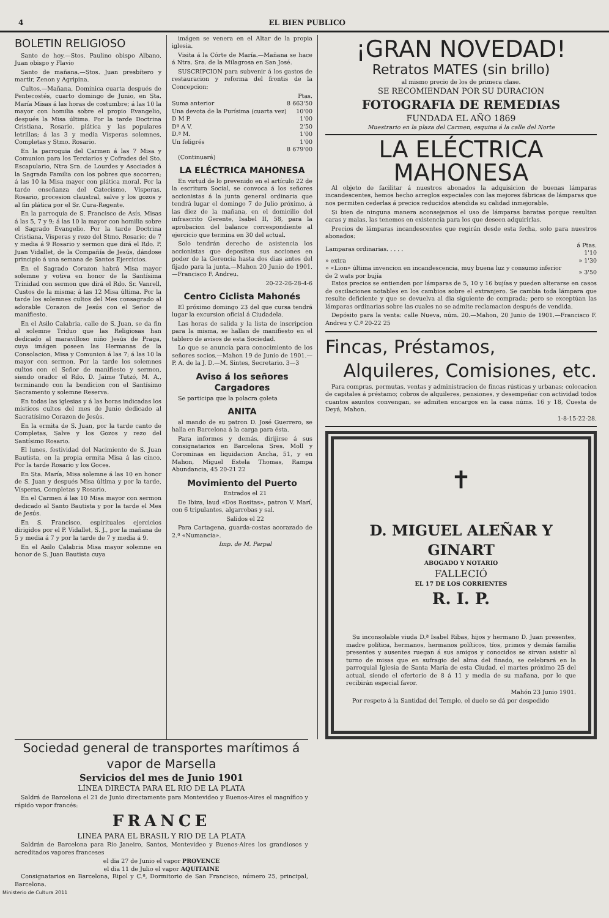4 EL BIEN PUBLICO
BOLETIN RELIGIOSO
Santo de hoy.—Stos. Paulino obispo Albano, Juan obispo y Flavio
Santo de mañana.—Stos. Juan presbítero y martir, Zenon y Agripina.
Cultos.—Mañana, Dominica cuarta después de Pentecostés, cuarto domingo de Junio, en Sta. María Misas á las horas de costumbre; á las 10 la mayor con homilia sobre el propio Evangelio, después la Misa última. Por la tarde Doctrina Cristiana, Rosario, plática y las populares letrillas; á las 3 y media Vísperas solemnes, Completas y Stmo. Rosario.
En la parroquia del Carmen á las 7 Misa y Comunion para los Terciarios y Cofrades del Sto. Escapulario, Ntra Sra. de Lourdes y Asociados á la Sagrada Familia con los pobres que socorren; á las 10 la Misa mayor con plática moral. Por la tarde enseñanza del Catecismo, Vísperas, Rosario, procesion claustral, salve y los gozos y al fin plática por el Sr. Cura-Regente.
En la parroquia de S. Francisco de Asís, Misas á las 5, 7 y 9; á las 10 la mayor con homilia sobre el Sagrado Evangelio. Por la tarde Doctrina Cristiana, Vísperas y rezo del Stmo. Rosario; de 7 y media á 9 Rosario y sermon que dirá el Rdo. P. Juan Vidallet, de la Compañía de Jesús, dándose principio á una semana de Santos Ejercicios.
En el Sagrado Corazon habrá Misa mayor solemne y votiva en honor de la Santísima Trinidad con sermon que dirá el Rdo. Sr. Vanrell, Custos de la misma; á las 12 Misa última. Por la tarde los solemnes cultos del Mes consagrado al adorable Corazon de Jesús con el Señor de manifiesto.
En el Asilo Calabria, calle de S. Juan, se da fin al solemne Triduo que las Religiosas han dedicado al maravilloso niño Jesús de Praga, cuya imágen poseen las Hermanas de la Consolacion, Misa y Comunion á las 7; á las 10 la mayor con sermon. Por la tarde los solemnes cultos con el Señor de manifiesto y sermon, siendo orador el Rdo. D. Jaime Tutzó, M. A., terminando con la bendicion con el Santísimo Sacramento y solemne Reserva.
En todas las iglesias y á las horas indicadas los místicos cultos del mes de Junio dedicado al Sacratísimo Corazon de Jesús.
En la ermita de S. Juan, por la tarde canto de Completas, Salve y los Gozos y rezo del Santísimo Rosario.
El lunes, festividad del Nacimiento de S. Juan Bautista, en la propia ermita Misa á las cinco. Por la tarde Rosario y los Goces.
En Sta. María, Misa solemne á las 10 en honor de S. Juan y después Misa última y por la tarde, Vísperas, Completas y Rosario.
En el Carmen á las 10 Misa mayor con sermon dedicado al Santo Bautista y por la tarde el Mes de Jesús.
En S. Francisco, espirituales ejercicios dirigidos por el P. Vidallet, S. J., por la mañana de 5 y media á 7 y por la tarde de 7 y media á 9.
En el Asilo Calabria Misa mayor solemne en honor de S. Juan Bautista cuya
imágen se venera en el Altar de la propia iglesia.
Visita á la Córte de María.—Mañana se hace á Ntra. Sra. de la Milagrosa en San José.
SUSCRIPCION para subvenir á los gastos de restauracion y reforma del frontis de la Concepcion:
| | Ptas. |
| Suma anterior | 8 663'50 |
| Una devota de la Purísima (cuarta vez) | 10'00 |
| D M P. | 1'00 |
| Dª A V. | 2'50 |
| D.ª M. | 1'00 |
| Un feligrés | 1'00 |
| | 8 679'00 |
(Continuará)
LA ELÉCTRICA MAHONESA
En virtud de lo prevenido en el artículo 22 de la escritura Social, se convoca á los señores accionistas á la junta general ordinaria que tendrá lugar el domingo 7 de Julio próximo, á las diez de la mañana, en el domicilio del infrascrito Gerente, Isabel II, 58, para la aprobacion del balance correspondiente al ejercicio que termina en 30 del actual.
Solo tendrán derecho de asistencia los accionistas que depositen sus acciones en poder de la Gerencia hasta dos dias antes del fijado para la junta.—Mahon 20 Junio de 1901.—Francisco F. Andreu.
20-22-26-28-4-6
Centro Ciclista Mahonés
El próximo domingo 23 del que cursa tendrá lugar la excursion oficial á Ciudadela.
Las horas de salida y la lista de inscripcion para la misma, se hallan de manifiesto en el tablero de avisos de esta Sociedad.
Lo que se anuncia para conocimiento de los señores socios.—Mahon 19 de Junio de 1901.—P. A. de la J. D.—M. Sintes, Secretario. 3—3
Aviso á los señores Cargadores
Se participa que la polacra goleta
ANITA
al mando de su patron D. José Guerrero, se halla en Barcelona á la carga para ésta.
Para informes y demás, dirijirse á sus consignatarios en Barcelona Sres. Moll y Corominas en liquidacion Ancha, 51, y en Mahon, Miguel Estela Thomas, Rampa Abundancia, 45 20-21 22
Movimiento del Puerto
Entrados el 21
De Ibiza, laud «Dos Rositas», patron V. Marí, con 6 tripulantes, algarrobas y sal.
Salidos el 22
Para Cartagena, guarda-costas acorazado de 2.ª «Numancia».
Imp. de M. Parpal
¡GRAN NOVEDAD!
Retratos MATES (sin brillo)
al mismo precio de los de primera clase.
SE RECOMIENDAN POR SU DURACION
FOTOGRAFIA DE REMEDIAS
FUNDADA EL AÑO 1869
Muestrario en la plaza del Carmen, esquina á la calle del Norte
LA ELÉCTRICA MAHONESA
Al objeto de facilitar á nuestros abonados la adquisicion de buenas lámparas incandescentes, hemos hecho arreglos especiales con las mejores fábricas de lámparas que nos permiten cederlas á precios reducidos atendida su calidad inmejorable.
Si bien de ninguna manera aconsejamos el uso de lámparas baratas porque resultan caras y malas, las tenemos en existencia para los que deseen adquirirlas.
Precios de lámparas incandescentes que regirán desde esta fecha, solo para nuestros abonados:
| Lamparas ordinarias. . . . . | á Ptas. 1'10 |
| » extra | » 1'30 |
| » «Lion» última invencion en incandescencia, muy buena luz y consumo inferior de 2 wats por bujía | » 3'50 |
Estos precios se entienden por lámparas de 5, 10 y 16 bujías y pueden alterarse en casos de oscilaciones notables en los cambios sobre el extranjero. Se cambia toda lámpara que resulte deficiente y que se devuelva al dia siguiente de comprada; pero se exceptúan las lámparas ordinarias sobre las cuales no se admite reclamacion después de vendida.
Depósito para la venta: calle Nueva, núm. 20.—Mahon, 20 Junio de 1901.—Francisco F. Andreu y C.ª 20-22 25
Fincas, Préstamos,
Alquileres, Comisiones, etc.
Para compras, permutas, ventas y administracion de fincas rústicas y urbanas; colocacion de capitales á préstamo; cobros de alquileres, pensiones, y desempeñar con actividad todos cuantos asuntos convengan, se admiten encargos en la casa núms. 16 y 18, Cuesta de Deyá, Mahon.
1-8-15-22-28.
✝
D. MIGUEL ALEÑAR Y GINART
ABOGADO Y NOTARIO
FALLECIÓ
EL 17 DE LOS CORRIENTES
R. I. P.
Su inconsolable viuda D.ª Isabel Ribas, hijos y hermano D. Juan presentes, madre política, hermanos, hermanos políticos, tíos, primos y demás familia presentes y ausentes ruegan á sus amigos y conocidos se sirvan asistir al turno de misas que en sufragio del alma del finado, se celebrará en la parroquial Iglesia de Santa María de esta Ciudad, el martes próximo 25 del actual, siendo el ofertorio de 8 á 11 y media de su mañana, por lo que recibirán especial favor.
Mahón 23 Junio 1901.
Por respeto á la Santidad del Templo, el duelo se dá por despedido
Sociedad general de transportes marítimos á vapor de Marsella
Servicios del mes de Junio 1901
LÍNEA DIRECTA PARA EL RIO DE LA PLATA
Saldrá de Barcelona el 21 de Junio directamente para Montevideo y Buenos-Aires el magnífico y rápido vapor francés:
FRANCE
LINEA PARA EL BRASIL Y RIO DE LA PLATA
Saldrán de Barcelona para Rio Janeiro, Santos, Montevideo y Buenos-Aires los grandiosos y acreditados vapores franceses
el dia 27 de Junio el vapor PROVENCE
el dia 11 de Julio el vapor AQUITAINE
Consignatarios en Barcelona, Ripol y C.ª, Dormitorio de San Francisco, número 25, principal, Barcelona.
Ministerio de Cultura 2011